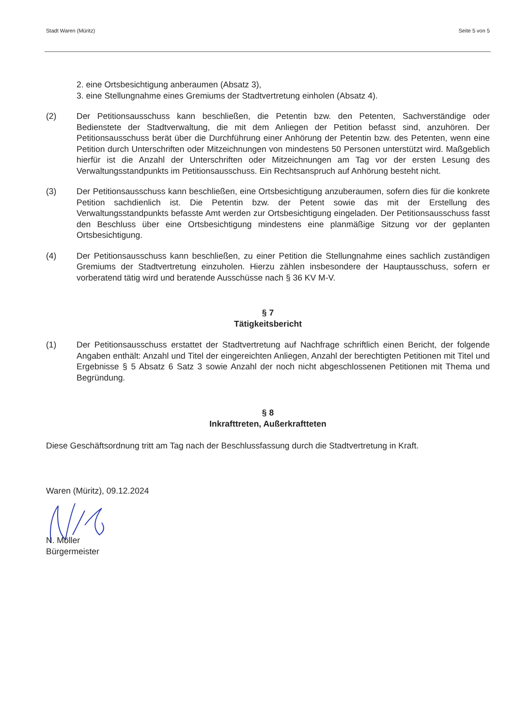Stadt Waren (Müritz) Seite 5 von 5
2. eine Ortsbesichtigung anberaumen (Absatz 3),
3. eine Stellungnahme eines Gremiums der Stadtvertretung einholen (Absatz 4).
(2) Der Petitionsausschuss kann beschließen, die Petentin bzw. den Petenten, Sachverständige oder Bedienstete der Stadtverwaltung, die mit dem Anliegen der Petition befasst sind, anzuhören. Der Petitionsausschuss berät über die Durchführung einer Anhörung der Petentin bzw. des Petenten, wenn eine Petition durch Unterschriften oder Mitzeichnungen von mindestens 50 Personen unterstützt wird. Maßgeblich hierfür ist die Anzahl der Unterschriften oder Mitzeichnungen am Tag vor der ersten Lesung des Verwaltungsstandpunkts im Petitionsausschuss. Ein Rechtsanspruch auf Anhörung besteht nicht.
(3) Der Petitionsausschuss kann beschließen, eine Ortsbesichtigung anzuberaumen, sofern dies für die konkrete Petition sachdienlich ist. Die Petentin bzw. der Petent sowie das mit der Erstellung des Verwaltungsstandpunkts befasste Amt werden zur Ortsbesichtigung eingeladen. Der Petitionsausschuss fasst den Beschluss über eine Ortsbesichtigung mindestens eine planmäßige Sitzung vor der geplanten Ortsbesichtigung.
(4) Der Petitionsausschuss kann beschließen, zu einer Petition die Stellungnahme eines sachlich zuständigen Gremiums der Stadtvertretung einzuholen. Hierzu zählen insbesondere der Hauptausschuss, sofern er vorberatend tätig wird und beratende Ausschüsse nach § 36 KV M-V.
§ 7
Tätigkeitsbericht
(1) Der Petitionsausschuss erstattet der Stadtvertretung auf Nachfrage schriftlich einen Bericht, der folgende Angaben enthält: Anzahl und Titel der eingereichten Anliegen, Anzahl der berechtigten Petitionen mit Titel und Ergebnisse § 5 Absatz 6 Satz 3 sowie Anzahl der noch nicht abgeschlossenen Petitionen mit Thema und Begründung.
§ 8
Inkrafttreten, Außerkraftteten
Diese Geschäftsordnung tritt am Tag nach der Beschlussfassung durch die Stadtvertretung in Kraft.
Waren (Müritz), 09.12.2024
N. Möller
Bürgermeister